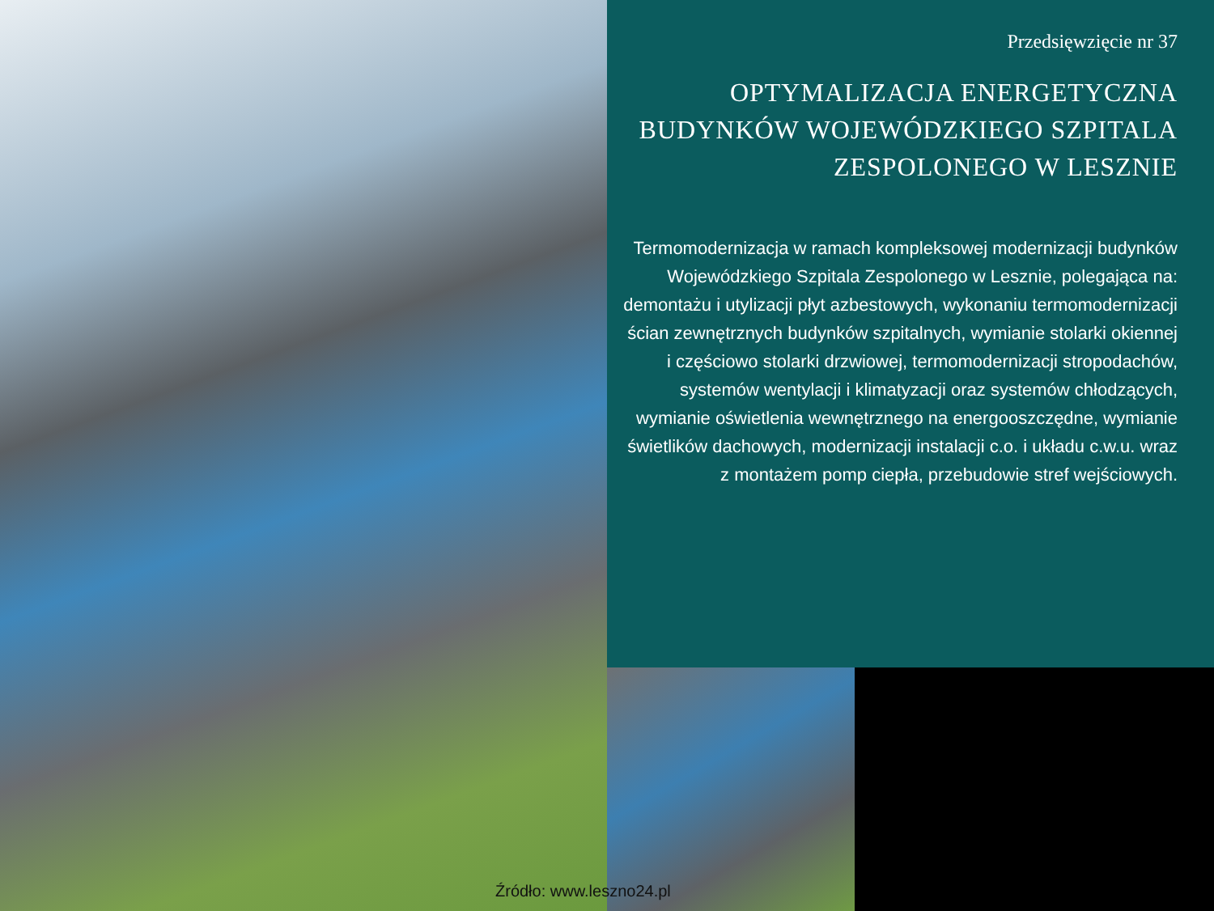Przedsięwzięcie nr 37
OPTYMALIZACJA ENERGETYCZNA BUDYNKÓW WOJEWÓDZKIEGO SZPITALA ZESPOLONEGO W LESZNIE
Termomodernizacja w ramach kompleksowej modernizacji budynków Wojewódzkiego Szpitala Zespolonego w Lesznie, polegająca na: demontażu i utylizacji płyt azbestowych, wykonaniu termomodernizacji ścian zewnętrznych budynków szpitalnych, wymianie stolarki okiennej i częściowo stolarki drzwiowej, termomodernizacji stropodachów, systemów wentylacji i klimatyzacji oraz systemów chłodzących, wymianie oświetlenia wewnętrznego na energooszczędne, wymianie świetlików dachowych, modernizacji instalacji c.o. i układu c.w.u. wraz z montażem pomp ciepła, przebudowie stref wejściowych.
Źródło: www.leszno24.pl